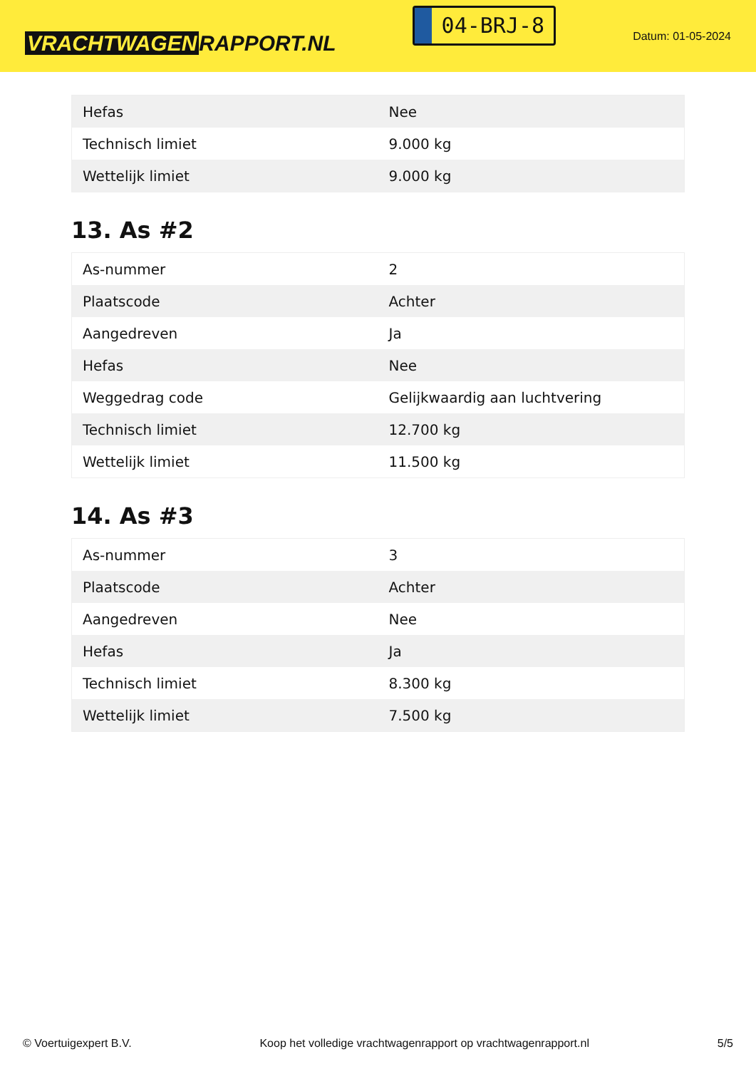VRACHTWAGEN RAPPORT.NL
04-BRJ-8
Datum: 01-05-2024
| Hefas | Nee |
| Technisch limiet | 9.000 kg |
| Wettelijk limiet | 9.000 kg |
13. As #2
| As-nummer | 2 |
| Plaatscode | Achter |
| Aangedreven | Ja |
| Hefas | Nee |
| Weggedrag code | Gelijkwaardig aan luchtvering |
| Technisch limiet | 12.700 kg |
| Wettelijk limiet | 11.500 kg |
14. As #3
| As-nummer | 3 |
| Plaatscode | Achter |
| Aangedreven | Nee |
| Hefas | Ja |
| Technisch limiet | 8.300 kg |
| Wettelijk limiet | 7.500 kg |
© Voertuigexpert B.V. Koop het volledige vrachtwagenrapport op vrachtwagenrapport.nl 5/5